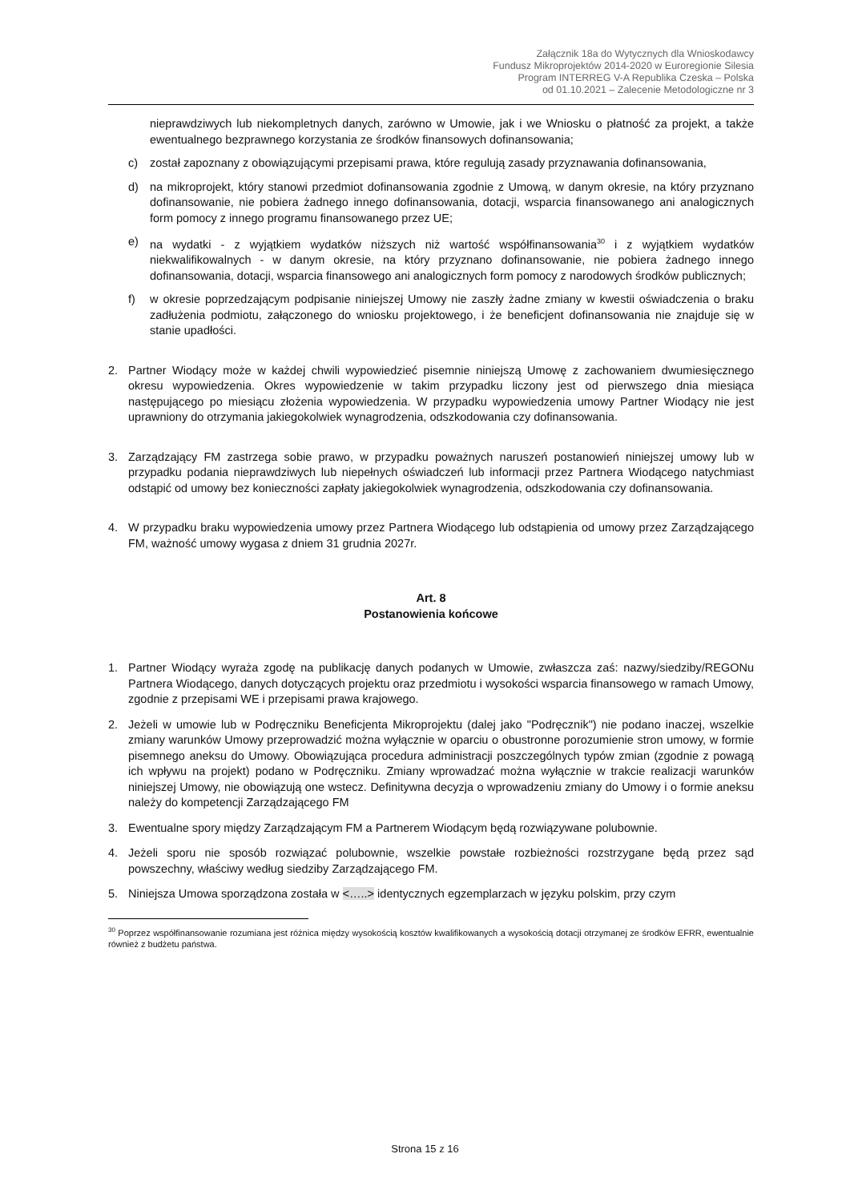Załącznik 18a do Wytycznych dla Wnioskodawcy
Fundusz Mikroprojektów 2014-2020 w Euroregionie Silesia
Program INTERREG V-A Republika Czeska – Polska
od 01.10.2021 – Zalecenie Metodologiczne nr 3
nieprawdziwych lub niekompletnych danych, zarówno w Umowie, jak i we Wniosku o płatność za projekt, a także ewentualnego bezprawnego korzystania ze środków finansowych dofinansowania;
c) został zapoznany z obowiązującymi przepisami prawa, które regulują zasady przyznawania dofinansowania,
d) na mikroprojekt, który stanowi przedmiot dofinansowania zgodnie z Umową, w danym okresie, na który przyznano dofinansowanie, nie pobiera żadnego innego dofinansowania, dotacji, wsparcia finansowanego ani analogicznych form pomocy z innego programu finansowanego przez UE;
e) na wydatki - z wyjątkiem wydatków niższych niż wartość współfinansowania<sup>30</sup> i z wyjątkiem wydatków niekwalifikowalnych - w danym okresie, na który przyznano dofinansowanie, nie pobiera żadnego innego dofinansowania, dotacji, wsparcia finansowego ani analogicznych form pomocy z narodowych środków publicznych;
f) w okresie poprzedzającym podpisanie niniejszej Umowy nie zaszły żadne zmiany w kwestii oświadczenia o braku zadłużenia podmiotu, załączonego do wniosku projektowego, i że beneficjent dofinansowania nie znajduje się w stanie upadłości.
2. Partner Wiodący może w każdej chwili wypowiedzieć pisemnie niniejszą Umowę z zachowaniem dwumiesięcznego okresu wypowiedzenia. Okres wypowiedzenie w takim przypadku liczony jest od pierwszego dnia miesiąca następującego po miesiącu złożenia wypowiedzenia. W przypadku wypowiedzenia umowy Partner Wiodący nie jest uprawniony do otrzymania jakiegokolwiek wynagrodzenia, odszkodowania czy dofinansowania.
3. Zarządzający FM zastrzega sobie prawo, w przypadku poważnych naruszeń postanowień niniejszej umowy lub w przypadku podania nieprawdziwych lub niepełnych oświadczeń lub informacji przez Partnera Wiodącego natychmiast odstąpić od umowy bez konieczności zapłaty jakiegokolwiek wynagrodzenia, odszkodowania czy dofinansowania.
4. W przypadku braku wypowiedzenia umowy przez Partnera Wiodącego lub odstąpienia od umowy przez Zarządzającego FM, ważność umowy wygasa z dniem 31 grudnia 2027r.
Art. 8
Postanowienia końcowe
1. Partner Wiodący wyraża zgodę na publikację danych podanych w Umowie, zwłaszcza zaś: nazwy/siedziby/REGONu Partnera Wiodącego, danych dotyczących projektu oraz przedmiotu i wysokości wsparcia finansowego w ramach Umowy, zgodnie z przepisami WE i przepisami prawa krajowego.
2. Jeżeli w umowie lub w Podręczniku Beneficjenta Mikroprojektu (dalej jako "Podręcznik") nie podano inaczej, wszelkie zmiany warunków Umowy przeprowadzić można wyłącznie w oparciu o obustronne porozumienie stron umowy, w formie pisemnego aneksu do Umowy. Obowiązująca procedura administracji poszczególnych typów zmian (zgodnie z powagą ich wpływu na projekt) podano w Podręczniku. Zmiany wprowadzać można wyłącznie w trakcie realizacji warunków niniejszej Umowy, nie obowiązują one wstecz. Definitywna decyzja o wprowadzeniu zmiany do Umowy i o formie aneksu należy do kompetencji Zarządzającego FM
3. Ewentualne spory między Zarządzającym FM a Partnerem Wiodącym będą rozwiązywane polubownie.
4. Jeżeli sporu nie sposób rozwiązać polubownie, wszelkie powstałe rozbieżności rozstrzygane będą przez sąd powszechny, właściwy według siedziby Zarządzającego FM.
5. Niniejsza Umowa sporządzona została w <…..> identycznych egzemplarzach w języku polskim, przy czym
<sup>30</sup> Poprzez współfinansowanie rozumiana jest różnica między wysokością kosztów kwalifikowanych a wysokością dotacji otrzymanej ze środków EFRR, ewentualnie również z budżetu państwa.
Strona 15 z 16